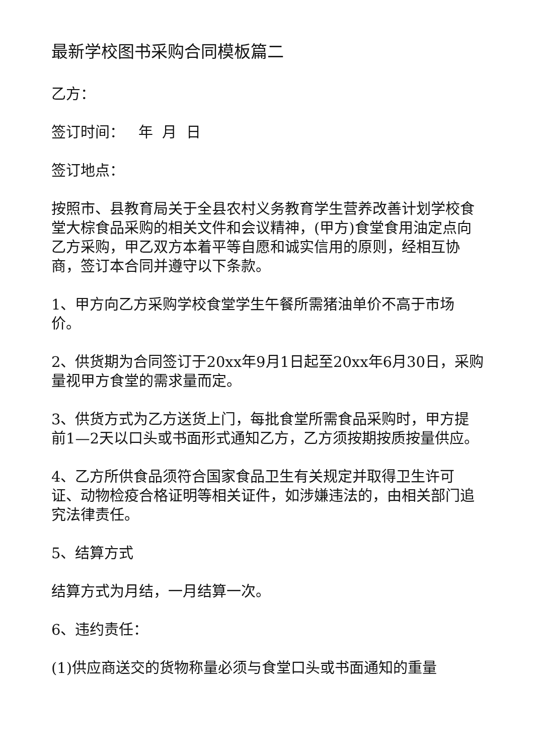最新学校图书采购合同模板篇二
乙方：
签订时间： 年 月 日
签订地点：
按照市、县教育局关于全县农村义务教育学生营养改善计划学校食堂大棕食品采购的相关文件和会议精神，(甲方)食堂食用油定点向乙方采购，甲乙双方本着平等自愿和诚实信用的原则，经相互协商，签订本合同并遵守以下条款。
1、甲方向乙方采购学校食堂学生午餐所需猪油单价不高于市场价。
2、供货期为合同签订于20xx年9月1日起至20xx年6月30日，采购量视甲方食堂的需求量而定。
3、供货方式为乙方送货上门，每批食堂所需食品采购时，甲方提前1—2天以口头或书面形式通知乙方，乙方须按期按质按量供应。
4、乙方所供食品须符合国家食品卫生有关规定并取得卫生许可证、动物检疫合格证明等相关证件，如涉嫌违法的，由相关部门追究法律责任。
5、结算方式
结算方式为月结，一月结算一次。
6、违约责任：
(1)供应商送交的货物称量必须与食堂口头或书面通知的重量